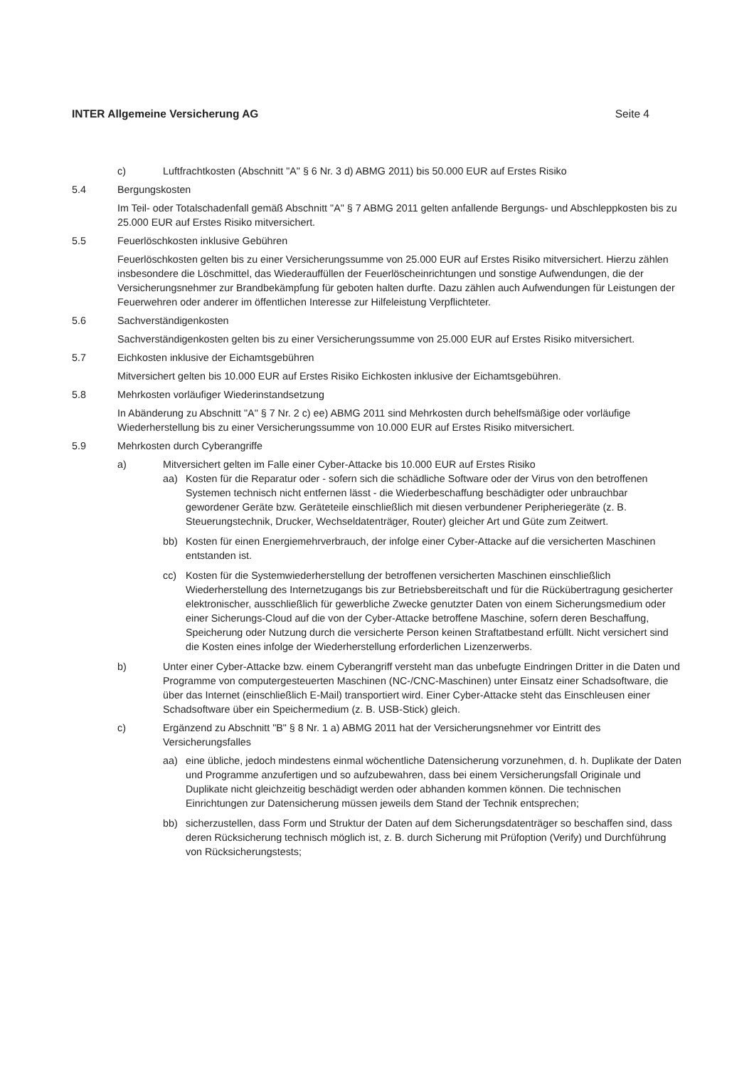INTER Allgemeine Versicherung AG Seite 4
c) Luftfrachtkosten (Abschnitt "A" § 6 Nr. 3 d) ABMG 2011) bis 50.000 EUR auf Erstes Risiko
5.4 Bergungskosten
Im Teil- oder Totalschadenfall gemäß Abschnitt "A" § 7 ABMG 2011 gelten anfallende Bergungs- und Abschleppkosten bis zu 25.000 EUR auf Erstes Risiko mitversichert.
5.5 Feuerlöschkosten inklusive Gebühren
Feuerlöschkosten gelten bis zu einer Versicherungssumme von 25.000 EUR auf Erstes Risiko mitversichert. Hierzu zählen insbesondere die Löschmittel, das Wiederauffüllen der Feuerlöscheinrichtungen und sonstige Aufwendungen, die der Versicherungsnehmer zur Brandbekämpfung für geboten halten durfte. Dazu zählen auch Aufwendungen für Leistungen der Feuerwehren oder anderer im öffentlichen Interesse zur Hilfeleistung Verpflichteter.
5.6 Sachverständigenkosten
Sachverständigenkosten gelten bis zu einer Versicherungssumme von 25.000 EUR auf Erstes Risiko mitversichert.
5.7 Eichkosten inklusive der Eichamtsgebühren
Mitversichert gelten bis 10.000 EUR auf Erstes Risiko Eichkosten inklusive der Eichamtsgebühren.
5.8 Mehrkosten vorläufiger Wiederinstandsetzung
In Abänderung zu Abschnitt "A" § 7 Nr. 2 c) ee) ABMG 2011 sind Mehrkosten durch behelfsmäßige oder vorläufige Wiederherstellung bis zu einer Versicherungssumme von 10.000 EUR auf Erstes Risiko mitversichert.
5.9 Mehrkosten durch Cyberangriffe
a) Mitversichert gelten im Falle einer Cyber-Attacke bis 10.000 EUR auf Erstes Risiko
aa) Kosten für die Reparatur oder - sofern sich die schädliche Software oder der Virus von den betroffenen Systemen technisch nicht entfernen lässt - die Wiederbeschaffung beschädigter oder unbrauchbar gewordener Geräte bzw. Geräteteile einschließlich mit diesen verbundener Peripheriegeräte (z. B. Steuerungstechnik, Drucker, Wechseldatenträger, Router) gleicher Art und Güte zum Zeitwert.
bb) Kosten für einen Energiemehrverbrauch, der infolge einer Cyber-Attacke auf die versicherten Maschinen entstanden ist.
cc) Kosten für die Systemwiederherstellung der betroffenen versicherten Maschinen einschließlich Wiederherstellung des Internetzugangs bis zur Betriebsbereitschaft und für die Rückübertragung gesicherter elektronischer, ausschließlich für gewerbliche Zwecke genutzter Daten von einem Sicherungsmedium oder einer Sicherungs-Cloud auf die von der Cyber-Attacke betroffene Maschine, sofern deren Beschaffung, Speicherung oder Nutzung durch die versicherte Person keinen Straftatbestand erfüllt. Nicht versichert sind die Kosten eines infolge der Wiederherstellung erforderlichen Lizenzerwerbs.
b) Unter einer Cyber-Attacke bzw. einem Cyberangriff versteht man das unbefugte Eindringen Dritter in die Daten und Programme von computergesteuerten Maschinen (NC-/CNC-Maschinen) unter Einsatz einer Schadsoftware, die über das Internet (einschließlich E-Mail) transportiert wird. Einer Cyber-Attacke steht das Einschleusen einer Schadsoftware über ein Speichermedium (z. B. USB-Stick) gleich.
c) Ergänzend zu Abschnitt "B" § 8 Nr. 1 a) ABMG 2011 hat der Versicherungsnehmer vor Eintritt des Versicherungsfalles
aa) eine übliche, jedoch mindestens einmal wöchentliche Datensicherung vorzunehmen, d. h. Duplikate der Daten und Programme anzufertigen und so aufzubewahren, dass bei einem Versicherungsfall Originale und Duplikate nicht gleichzeitig beschädigt werden oder abhanden kommen können. Die technischen Einrichtungen zur Datensicherung müssen jeweils dem Stand der Technik entsprechen;
bb) sicherzustellen, dass Form und Struktur der Daten auf dem Sicherungsdatenträger so beschaffen sind, dass deren Rücksicherung technisch möglich ist, z. B. durch Sicherung mit Prüfoption (Verify) und Durchführung von Rücksicherungstests;